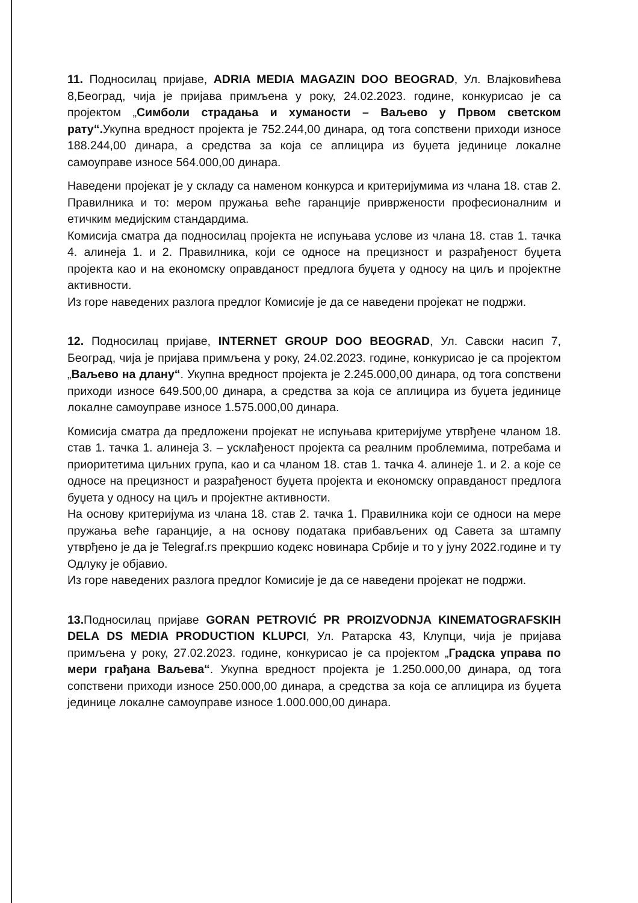11. Подносилац пријаве, ADRIA MEDIA MAGAZIN DOO BEOGRAD, Ул. Влајковићева 8,Београд, чија је пријава примљена у року, 24.02.2023. године, конкурисао је са пројектом „Симболи страдања и хуманости – Ваљево у Првом светском рату“. Укупна вредност пројекта је 752.244,00 динара, од тога сопствени приходи износе 188.244,00 динара, а средства за која се аплицира из буџета јединице локалне самоуправе износе 564.000,00 динара.
Наведени пројекат је у складу са наменом конкурса и критеријумима из члана 18. став 2. Правилника и то: мером пружања веће гаранције привржености професионалним и етичким медијским стандардима.
Комисија сматра да подносилац пројекта не испуњава услове из члана 18. став 1. тачка 4. алинеја 1. и 2. Правилника, који се односе на прецизност и разрађеност буџета пројекта као и на економску оправданост предлога буџета у односу на циљ и пројектне активности.
Из горе наведених разлога предлог Комисије је да се наведени пројекат не подржи.
12. Подносилац пријаве, INTERNET GROUP DOO BEOGRAD, Ул. Савски насип 7, Београд, чија је пријава примљена у року, 24.02.2023. године, конкурисао је са пројектом „Ваљево на длану“. Укупна вредност пројекта је 2.245.000,00 динара, од тога сопствени приходи износе 649.500,00 динара, а средства за која се аплицира из буџета јединице локалне самоуправе износе 1.575.000,00 динара.
Комисија сматра да предложени пројекат не испуњава критеријуме утврђене чланом 18. став 1. тачка 1. алинеја 3. – усклађеност пројекта са реалним проблемима, потребама и приоритетима циљних група, као и са чланом 18. став 1. тачка 4. алинеје 1. и 2. а које се односе на прецизност и разрађеност буџета пројекта и економску оправданост предлога буџета у односу на циљ и пројектне активности.
На основу критеријума из члана 18. став 2. тачка 1. Правилника који се односи на мере пружања веће гаранције, а на основу података прибављених од Савета за штампу утврђено је да је Telegraf.rs прекршио кодекс новинара Србије и то у јуну 2022.године и ту Одлуку је објавио.
Из горе наведених разлога предлог Комисије је да се наведени пројекат не подржи.
13. Подносилац пријаве GORAN PETROVIĆ PR PROIZVODNJA KINEMATOGRAFSKIH DELA DS MEDIA PRODUCTION KLUPCI, Ул. Ратарска 43, Клупци, чија је пријава примљена у року, 27.02.2023. године, конкурисао је са пројектом „Градска управа по мери грађана Ваљева“. Укупна вредност пројекта је 1.250.000,00 динара, од тога сопствени приходи износе 250.000,00 динара, а средства за која се аплицира из буџета јединице локалне самоуправе износе 1.000.000,00 динара.